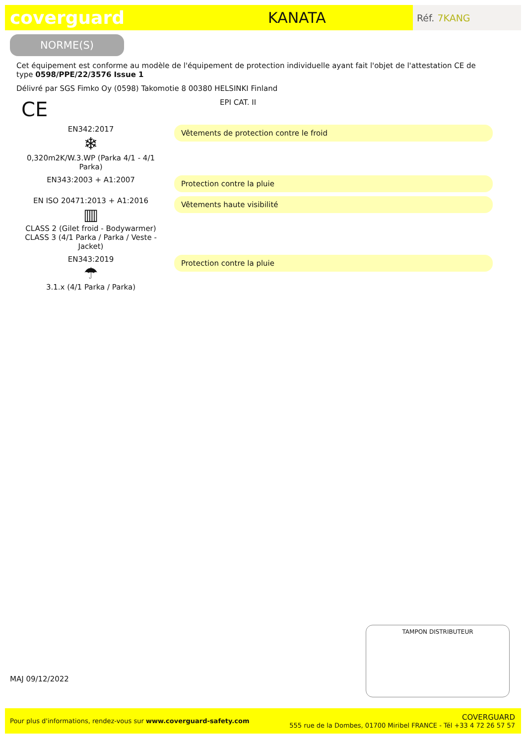coverguard
KANATA
Réf. 7KANG
NORME(S)
Cet équipement est conforme au modèle de l'équipement de protection individuelle ayant fait l'objet de l'attestation CE de type 0598/PPE/22/3576 Issue 1
Délivré par SGS Fimko Oy (0598) Takomotie 8 00380 HELSINKI Finland
CE
EPI CAT. II
EN342:2017
❄
0,320m2K/W.3.WP (Parka 4/1 - 4/1 Parka)
Vêtements de protection contre le froid
EN343:2003 + A1:2007
Protection contre la pluie
EN ISO 20471:2013 + A1:2016
▥
CLASS 2 (Gilet froid - Bodywarmer) CLASS 3 (4/1 Parka / Parka / Veste - Jacket)
Vêtements haute visibilité
EN343:2019
☂
3.1.x (4/1 Parka / Parka)
Protection contre la pluie
MAJ 09/12/2022
TAMPON DISTRIBUTEUR
Pour plus d'informations, rendez-vous sur www.coverguard-safety.com
COVERGUARD
555 rue de la Dombes, 01700 Miribel FRANCE - Tél +33 4 72 26 57 57